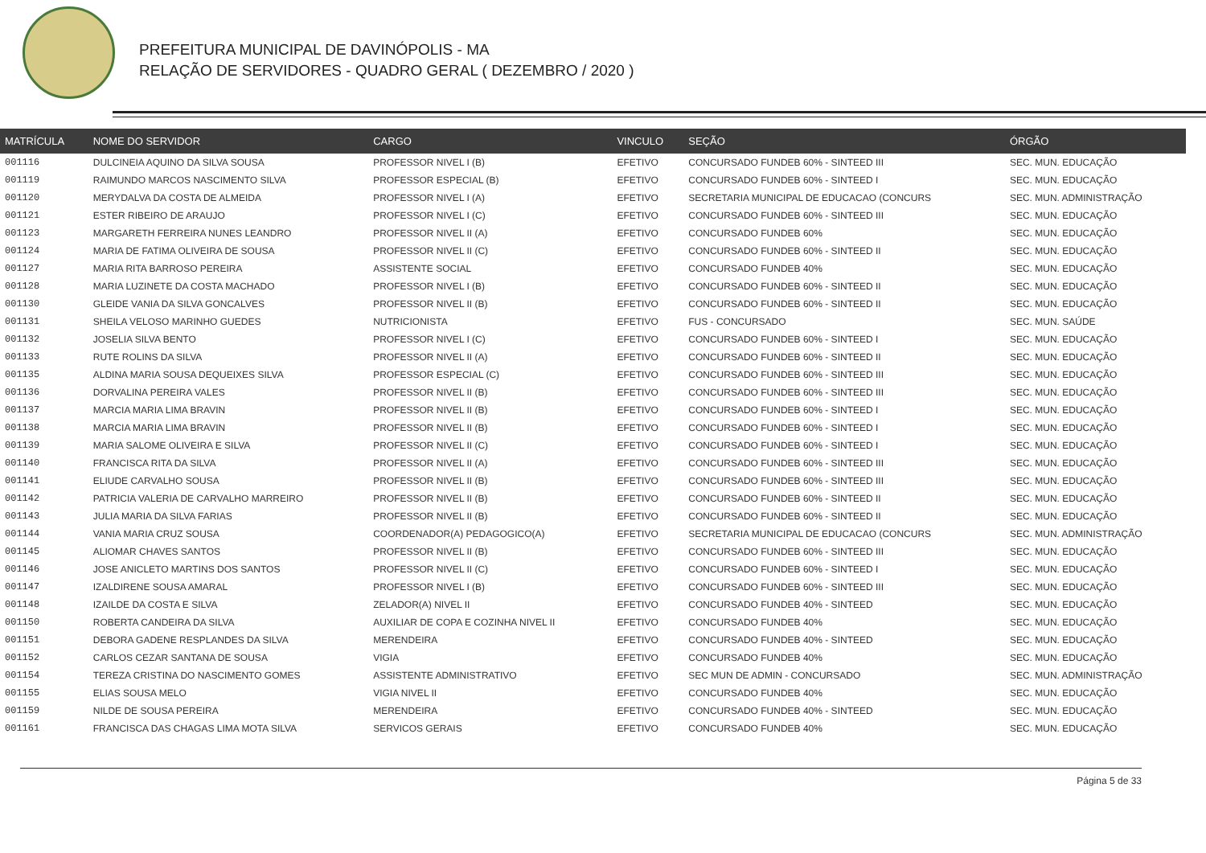PREFEITURA MUNICIPAL DE DAVINÓPOLIS - MA
RELAÇÃO DE SERVIDORES - QUADRO GERAL ( DEZEMBRO / 2020 )
| MATRÍCULA | NOME DO SERVIDOR | CARGO | VINCULO | SEÇÃO | ÓRGÃO |
| --- | --- | --- | --- | --- | --- |
| 001116 | DULCINEIA AQUINO DA SILVA SOUSA | PROFESSOR NIVEL I (B) | EFETIVO | CONCURSADO FUNDEB 60% - SINTEED III | SEC. MUN. EDUCAÇÃO |
| 001119 | RAIMUNDO MARCOS NASCIMENTO SILVA | PROFESSOR ESPECIAL (B) | EFETIVO | CONCURSADO FUNDEB 60% - SINTEED I | SEC. MUN. EDUCAÇÃO |
| 001120 | MERYDALVA DA COSTA DE ALMEIDA | PROFESSOR NIVEL I (A) | EFETIVO | SECRETARIA MUNICIPAL DE EDUCACAO (CONCURS | SEC. MUN. ADMINISTRAÇÃO |
| 001121 | ESTER RIBEIRO DE ARAUJO | PROFESSOR NIVEL I (C) | EFETIVO | CONCURSADO FUNDEB 60% - SINTEED III | SEC. MUN. EDUCAÇÃO |
| 001123 | MARGARETH FERREIRA NUNES LEANDRO | PROFESSOR NIVEL II (A) | EFETIVO | CONCURSADO FUNDEB 60% | SEC. MUN. EDUCAÇÃO |
| 001124 | MARIA DE FATIMA OLIVEIRA DE SOUSA | PROFESSOR NIVEL II (C) | EFETIVO | CONCURSADO FUNDEB 60% - SINTEED II | SEC. MUN. EDUCAÇÃO |
| 001127 | MARIA RITA BARROSO PEREIRA | ASSISTENTE SOCIAL | EFETIVO | CONCURSADO FUNDEB 40% | SEC. MUN. EDUCAÇÃO |
| 001128 | MARIA LUZINETE DA COSTA MACHADO | PROFESSOR NIVEL I (B) | EFETIVO | CONCURSADO FUNDEB 60% - SINTEED II | SEC. MUN. EDUCAÇÃO |
| 001130 | GLEIDE VANIA DA SILVA GONCALVES | PROFESSOR NIVEL II (B) | EFETIVO | CONCURSADO FUNDEB 60% - SINTEED II | SEC. MUN. EDUCAÇÃO |
| 001131 | SHEILA VELOSO MARINHO GUEDES | NUTRICIONISTA | EFETIVO | FUS - CONCURSADO | SEC. MUN. SAÚDE |
| 001132 | JOSELIA SILVA BENTO | PROFESSOR NIVEL I (C) | EFETIVO | CONCURSADO FUNDEB 60% - SINTEED I | SEC. MUN. EDUCAÇÃO |
| 001133 | RUTE ROLINS DA SILVA | PROFESSOR NIVEL II (A) | EFETIVO | CONCURSADO FUNDEB 60% - SINTEED II | SEC. MUN. EDUCAÇÃO |
| 001135 | ALDINA MARIA SOUSA DEQUEIXES SILVA | PROFESSOR ESPECIAL (C) | EFETIVO | CONCURSADO FUNDEB 60% - SINTEED III | SEC. MUN. EDUCAÇÃO |
| 001136 | DORVALINA PEREIRA VALES | PROFESSOR NIVEL II (B) | EFETIVO | CONCURSADO FUNDEB 60% - SINTEED III | SEC. MUN. EDUCAÇÃO |
| 001137 | MARCIA MARIA LIMA BRAVIN | PROFESSOR NIVEL II (B) | EFETIVO | CONCURSADO FUNDEB 60% - SINTEED I | SEC. MUN. EDUCAÇÃO |
| 001138 | MARCIA MARIA LIMA BRAVIN | PROFESSOR NIVEL II (B) | EFETIVO | CONCURSADO FUNDEB 60% - SINTEED I | SEC. MUN. EDUCAÇÃO |
| 001139 | MARIA SALOME OLIVEIRA E SILVA | PROFESSOR NIVEL II (C) | EFETIVO | CONCURSADO FUNDEB 60% - SINTEED I | SEC. MUN. EDUCAÇÃO |
| 001140 | FRANCISCA RITA DA SILVA | PROFESSOR NIVEL II (A) | EFETIVO | CONCURSADO FUNDEB 60% - SINTEED III | SEC. MUN. EDUCAÇÃO |
| 001141 | ELIUDE CARVALHO SOUSA | PROFESSOR NIVEL II (B) | EFETIVO | CONCURSADO FUNDEB 60% - SINTEED III | SEC. MUN. EDUCAÇÃO |
| 001142 | PATRICIA VALERIA DE CARVALHO MARREIRO | PROFESSOR NIVEL II (B) | EFETIVO | CONCURSADO FUNDEB 60% - SINTEED II | SEC. MUN. EDUCAÇÃO |
| 001143 | JULIA MARIA DA SILVA FARIAS | PROFESSOR NIVEL II (B) | EFETIVO | CONCURSADO FUNDEB 60% - SINTEED II | SEC. MUN. EDUCAÇÃO |
| 001144 | VANIA MARIA CRUZ SOUSA | COORDENADOR(A) PEDAGOGICO(A) | EFETIVO | SECRETARIA MUNICIPAL DE EDUCACAO (CONCURS | SEC. MUN. ADMINISTRAÇÃO |
| 001145 | ALIOMAR CHAVES SANTOS | PROFESSOR NIVEL II (B) | EFETIVO | CONCURSADO FUNDEB 60% - SINTEED III | SEC. MUN. EDUCAÇÃO |
| 001146 | JOSE ANICLETO MARTINS DOS SANTOS | PROFESSOR NIVEL II (C) | EFETIVO | CONCURSADO FUNDEB 60% - SINTEED I | SEC. MUN. EDUCAÇÃO |
| 001147 | IZALDIRENE SOUSA AMARAL | PROFESSOR NIVEL I (B) | EFETIVO | CONCURSADO FUNDEB 60% - SINTEED III | SEC. MUN. EDUCAÇÃO |
| 001148 | IZAILDE DA COSTA E SILVA | ZELADOR(A) NIVEL II | EFETIVO | CONCURSADO FUNDEB 40% - SINTEED | SEC. MUN. EDUCAÇÃO |
| 001150 | ROBERTA CANDEIRA DA SILVA | AUXILIAR DE COPA E COZINHA NIVEL II | EFETIVO | CONCURSADO FUNDEB 40% | SEC. MUN. EDUCAÇÃO |
| 001151 | DEBORA GADENE RESPLANDES DA SILVA | MERENDEIRA | EFETIVO | CONCURSADO FUNDEB 40% - SINTEED | SEC. MUN. EDUCAÇÃO |
| 001152 | CARLOS CEZAR SANTANA DE SOUSA | VIGIA | EFETIVO | CONCURSADO FUNDEB 40% | SEC. MUN. EDUCAÇÃO |
| 001154 | TEREZA CRISTINA DO NASCIMENTO GOMES | ASSISTENTE ADMINISTRATIVO | EFETIVO | SEC MUN DE ADMIN - CONCURSADO | SEC. MUN. ADMINISTRAÇÃO |
| 001155 | ELIAS SOUSA MELO | VIGIA NIVEL II | EFETIVO | CONCURSADO FUNDEB 40% | SEC. MUN. EDUCAÇÃO |
| 001159 | NILDE DE SOUSA PEREIRA | MERENDEIRA | EFETIVO | CONCURSADO FUNDEB 40% - SINTEED | SEC. MUN. EDUCAÇÃO |
| 001161 | FRANCISCA DAS CHAGAS LIMA MOTA SILVA | SERVICOS GERAIS | EFETIVO | CONCURSADO FUNDEB 40% | SEC. MUN. EDUCAÇÃO |
Página 5 de 33